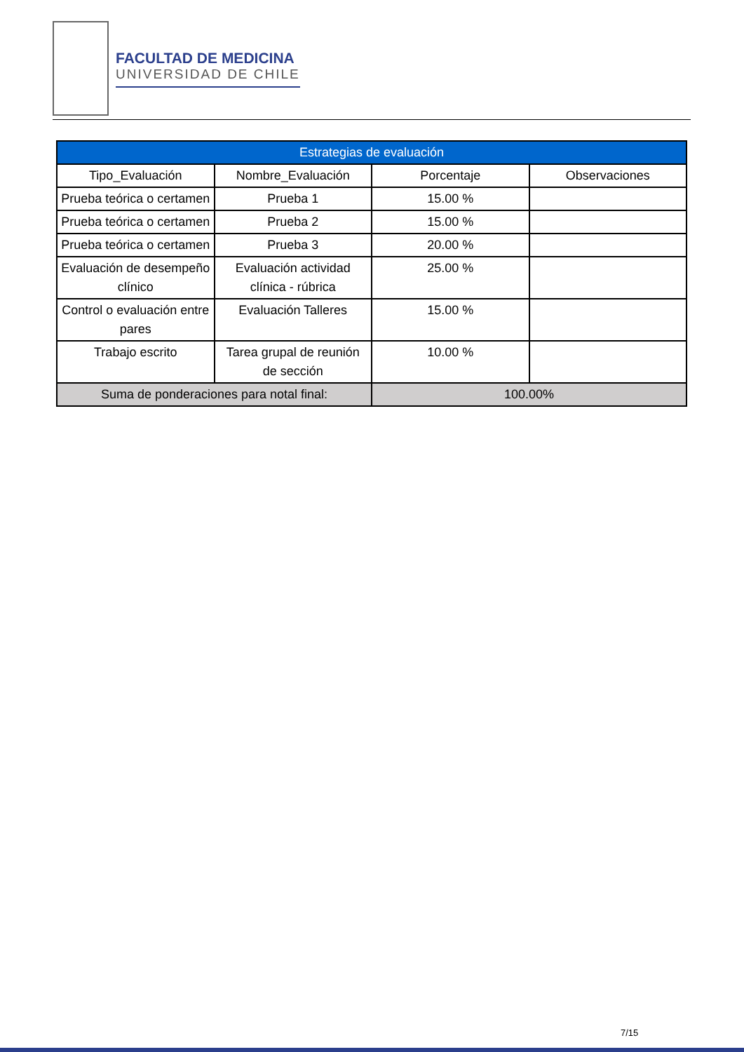FACULTAD DE MEDICINA
UNIVERSIDAD DE CHILE
| Estrategias de evaluación | | | |
| --- | --- | --- | --- |
| Tipo_Evaluación | Nombre_Evaluación | Porcentaje | Observaciones |
| Prueba teórica o certamen | Prueba 1 | 15.00 % | |
| Prueba teórica o certamen | Prueba 2 | 15.00 % | |
| Prueba teórica o certamen | Prueba 3 | 20.00 % | |
| Evaluación de desempeño clínico | Evaluación actividad clínica - rúbrica | 25.00 % | |
| Control o evaluación entre pares | Evaluación Talleres | 15.00 % | |
| Trabajo escrito | Tarea grupal de reunión de sección | 10.00 % | |
| Suma de ponderaciones para notal final: | | 100.00% | |
7/15